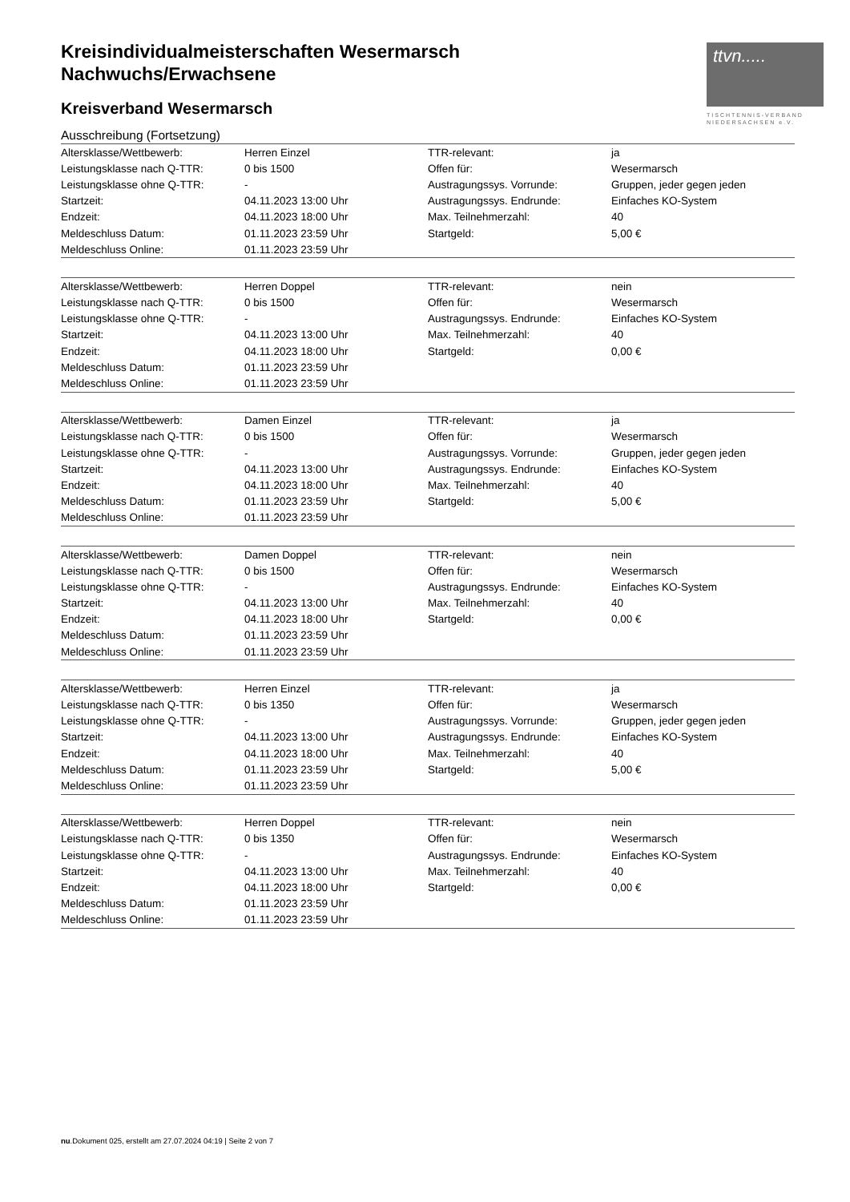ttvn.....
TISCHTENNIS-VERBAND
NIEDERSACHSEN e.V.
Kreisindividualmeisterschaften Wesermarsch
Nachwuchs/Erwachsene
Kreisverband Wesermarsch
Ausschreibung (Fortsetzung)
| Altersklasse/Wettbewerb: | Herren Einzel | TTR-relevant: | ja |
| Leistungsklasse nach Q-TTR: | 0 bis 1500 | Offen für: | Wesermarsch |
| Leistungsklasse ohne Q-TTR: | - | Austragungssys. Vorrunde: | Gruppen, jeder gegen jeden |
| Startzeit: | 04.11.2023 13:00 Uhr | Austragungssys. Endrunde: | Einfaches KO-System |
| Endzeit: | 04.11.2023 18:00 Uhr | Max. Teilnehmerzahl: | 40 |
| Meldeschluss Datum: | 01.11.2023 23:59 Uhr | Startgeld: | 5,00 € |
| Meldeschluss Online: | 01.11.2023 23:59 Uhr | | |
| Altersklasse/Wettbewerb: | Herren Doppel | TTR-relevant: | nein |
| Leistungsklasse nach Q-TTR: | 0 bis 1500 | Offen für: | Wesermarsch |
| Leistungsklasse ohne Q-TTR: | - | Austragungssys. Endrunde: | Einfaches KO-System |
| Startzeit: | 04.11.2023 13:00 Uhr | Max. Teilnehmerzahl: | 40 |
| Endzeit: | 04.11.2023 18:00 Uhr | Startgeld: | 0,00 € |
| Meldeschluss Datum: | 01.11.2023 23:59 Uhr | | |
| Meldeschluss Online: | 01.11.2023 23:59 Uhr | | |
| Altersklasse/Wettbewerb: | Damen Einzel | TTR-relevant: | ja |
| Leistungsklasse nach Q-TTR: | 0 bis 1500 | Offen für: | Wesermarsch |
| Leistungsklasse ohne Q-TTR: | - | Austragungssys. Vorrunde: | Gruppen, jeder gegen jeden |
| Startzeit: | 04.11.2023 13:00 Uhr | Austragungssys. Endrunde: | Einfaches KO-System |
| Endzeit: | 04.11.2023 18:00 Uhr | Max. Teilnehmerzahl: | 40 |
| Meldeschluss Datum: | 01.11.2023 23:59 Uhr | Startgeld: | 5,00 € |
| Meldeschluss Online: | 01.11.2023 23:59 Uhr | | |
| Altersklasse/Wettbewerb: | Damen Doppel | TTR-relevant: | nein |
| Leistungsklasse nach Q-TTR: | 0 bis 1500 | Offen für: | Wesermarsch |
| Leistungsklasse ohne Q-TTR: | - | Austragungssys. Endrunde: | Einfaches KO-System |
| Startzeit: | 04.11.2023 13:00 Uhr | Max. Teilnehmerzahl: | 40 |
| Endzeit: | 04.11.2023 18:00 Uhr | Startgeld: | 0,00 € |
| Meldeschluss Datum: | 01.11.2023 23:59 Uhr | | |
| Meldeschluss Online: | 01.11.2023 23:59 Uhr | | |
| Altersklasse/Wettbewerb: | Herren Einzel | TTR-relevant: | ja |
| Leistungsklasse nach Q-TTR: | 0 bis 1350 | Offen für: | Wesermarsch |
| Leistungsklasse ohne Q-TTR: | - | Austragungssys. Vorrunde: | Gruppen, jeder gegen jeden |
| Startzeit: | 04.11.2023 13:00 Uhr | Austragungssys. Endrunde: | Einfaches KO-System |
| Endzeit: | 04.11.2023 18:00 Uhr | Max. Teilnehmerzahl: | 40 |
| Meldeschluss Datum: | 01.11.2023 23:59 Uhr | Startgeld: | 5,00 € |
| Meldeschluss Online: | 01.11.2023 23:59 Uhr | | |
| Altersklasse/Wettbewerb: | Herren Doppel | TTR-relevant: | nein |
| Leistungsklasse nach Q-TTR: | 0 bis 1350 | Offen für: | Wesermarsch |
| Leistungsklasse ohne Q-TTR: | - | Austragungssys. Endrunde: | Einfaches KO-System |
| Startzeit: | 04.11.2023 13:00 Uhr | Max. Teilnehmerzahl: | 40 |
| Endzeit: | 04.11.2023 18:00 Uhr | Startgeld: | 0,00 € |
| Meldeschluss Datum: | 01.11.2023 23:59 Uhr | | |
| Meldeschluss Online: | 01.11.2023 23:59 Uhr | | |
nu.Dokument 025, erstellt am 27.07.2024 04:19 | Seite 2 von 7